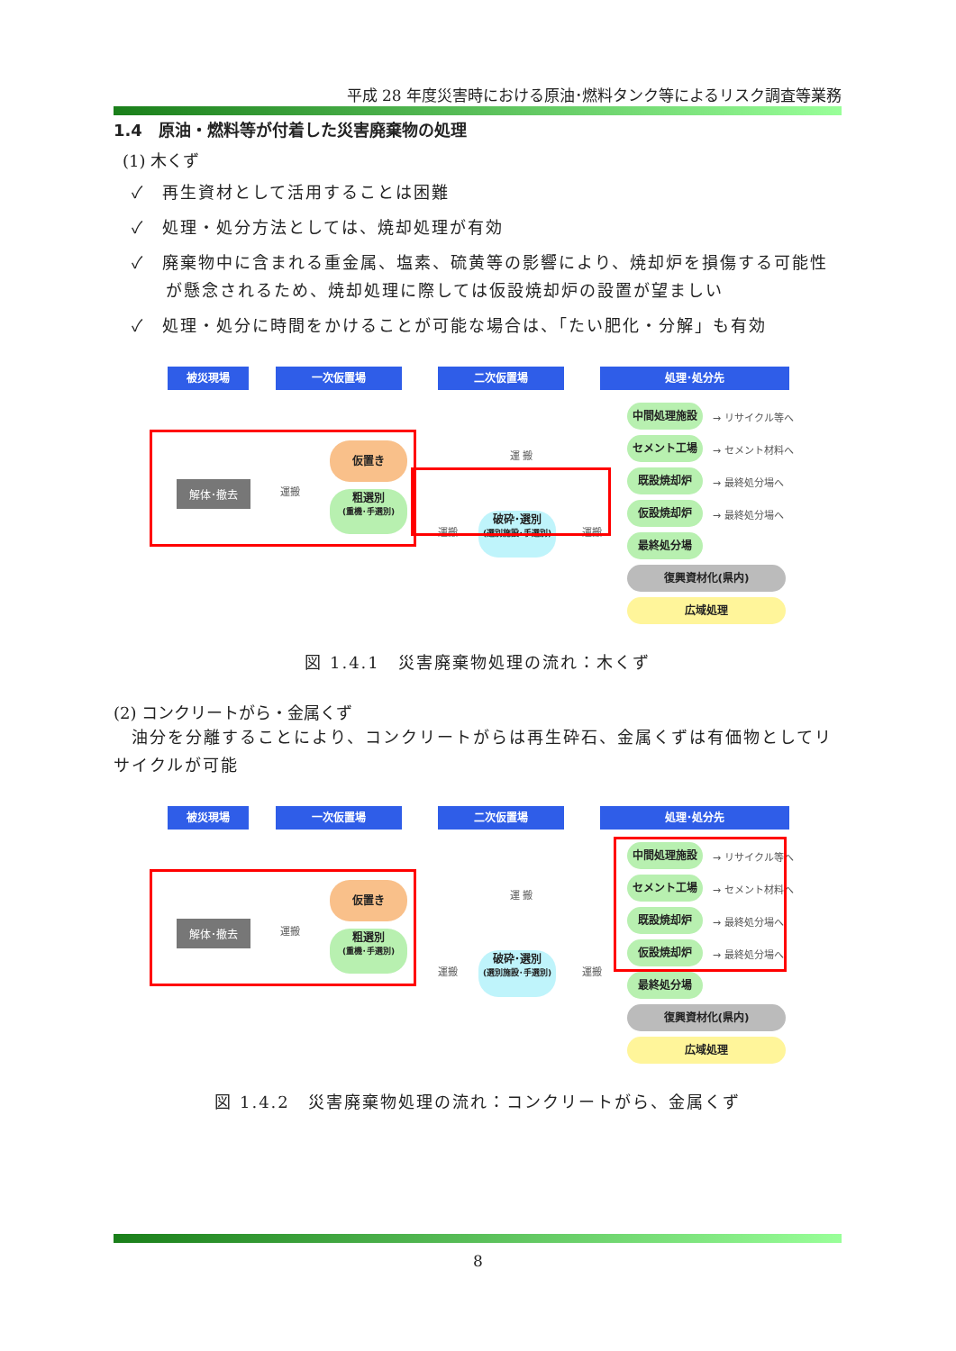平成 28 年度災害時における原油･燃料タンク等によるリスク調査等業務
1.4　原油・燃料等が付着した災害廃棄物の処理
(1) 木くず
✓　再生資材として活用することは困難
✓　処理・処分方法としては、焼却処理が有効
✓　廃棄物中に含まれる重金属、塩素、硫黄等の影響により、焼却炉を損傷する可能性が懸念されるため、焼却処理に際しては仮設焼却炉の設置が望ましい
✓　処理・処分に時間をかけることが可能な場合は、「たい肥化・分解」も有効
被災現場 一次仮置場 二次仮置場 処理･処分先
中間処理施設
→ リサイクル等へ
セメント工場
→ セメント材料へ
既設焼却炉
→ 最終処分場へ
仮設焼却炉
→ 最終処分場へ
最終処分場
復興資材化(県内)
広域処理
解体･撤去 運搬
仮置き
粗選別
(重機･手選別)
運 搬
運搬
破砕･選別
(選別施設･手選別)
運搬
図 1.4.1　災害廃棄物処理の流れ：木くず
(2) コンクリートがら・金属くず
油分を分離することにより、コンクリートがらは再生砕石、金属くずは有価物としてリサイクルが可能
被災現場 一次仮置場 二次仮置場 処理･処分先
中間処理施設
→ リサイクル等へ
セメント工場
→ セメント材料へ
既設焼却炉
→ 最終処分場へ
仮設焼却炉
→ 最終処分場へ
最終処分場
復興資材化(県内)
広域処理
解体･撤去 運搬
仮置き
粗選別
(重機･手選別)
運 搬
運搬
破砕･選別
(選別施設･手選別)
運搬
図 1.4.2　災害廃棄物処理の流れ：コンクリートがら、金属くず
8